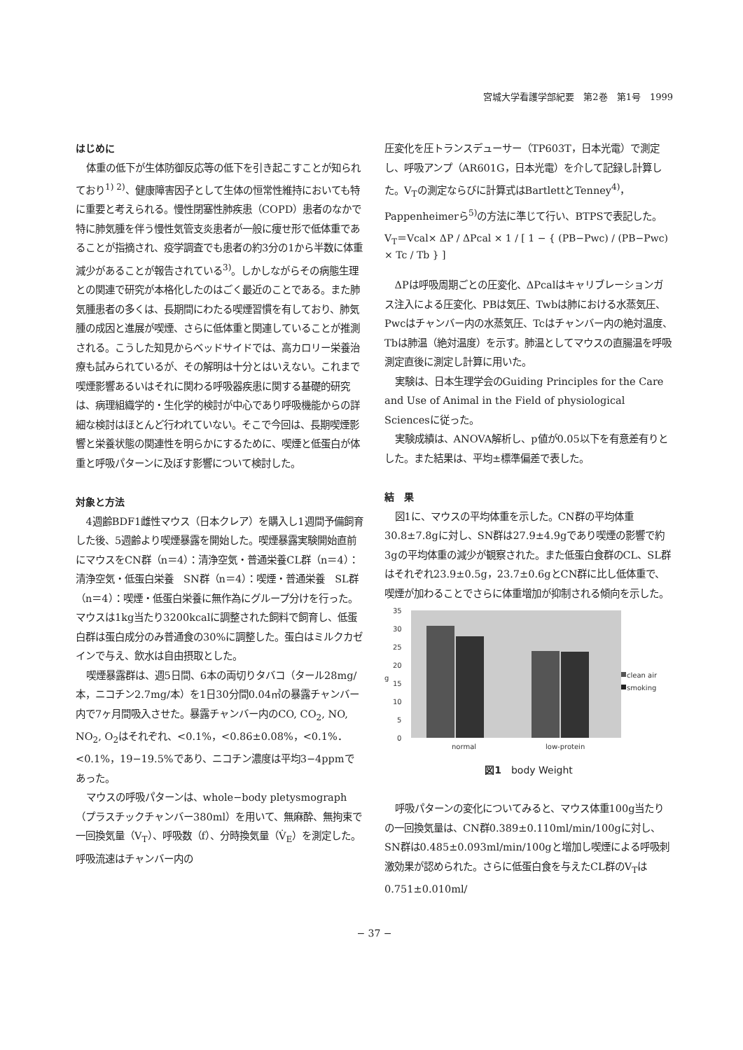宮城大学看護学部紀要　第2巻　第1号　1999
はじめに
体重の低下が生体防御反応等の低下を引き起こすことが知られており<sup>1) 2)</sup>、健康障害因子として生体の恒常性維持においても特に重要と考えられる。慢性閉塞性肺疾患（COPD）患者のなかで特に肺気腫を伴う慢性気管支炎患者が一般に痩せ形で低体重であることが指摘され、疫学調査でも患者の約3分の1から半数に体重減少があることが報告されている<sup>3)</sup>。しかしながらその病態生理との関連で研究が本格化したのはごく最近のことである。また肺気腫患者の多くは、長期間にわたる喫煙習慣を有しており、肺気腫の成因と進展が喫煙、さらに低体重と関連していることが推測される。こうした知見からベッドサイドでは、高カロリー栄養治療も試みられているが、その解明は十分とはいえない。これまで喫煙影響あるいはそれに関わる呼吸器疾患に関する基礎的研究は、病理組織学的・生化学的検討が中心であり呼吸機能からの詳細な検討はほとんど行われていない。そこで今回は、長期喫煙影響と栄養状態の関連性を明らかにするために、喫煙と低蛋白が体重と呼吸パターンに及ぼす影響について検討した。
対象と方法
4週齢BDF1雌性マウス（日本クレア）を購入し1週間予備飼育した後、5週齢より喫煙暴露を開始した。喫煙暴露実験開始直前にマウスをCN群（n＝4）：清浄空気・普通栄養CL群（n＝4）：清浄空気・低蛋白栄養　SN群（n＝4）：喫煙・普通栄養　SL群（n＝4）：喫煙・低蛋白栄養に無作為にグループ分けを行った。マウスは1kg当たり3200kcalに調整された飼料で飼育し、低蛋白群は蛋白成分のみ普通食の30%に調整した。蛋白はミルクカゼインで与え、飲水は自由摂取とした。
喫煙暴露群は、週5日間、6本の両切りタバコ（タール28mg/本，ニコチン2.7mg/本）を1日30分間0.04㎥の暴露チャンバー内で7ヶ月間吸入させた。暴露チャンバー内のCO, CO<sub>2</sub>, NO, NO<sub>2</sub>, O<sub>2</sub>はそれぞれ、<0.1%，<0.86±0.08%，<0.1%．<0.1%，19−19.5%であり、ニコチン濃度は平均3−4ppmであった。
マウスの呼吸パターンは、whole−body pletysmograph（プラスチックチャンバー380ml）を用いて、無麻酔、無拘束で一回換気量（V<sub>T</sub>）、呼吸数（f）、分時換気量（V̇<sub>E</sub>）を測定した。呼吸流速はチャンバー内の
圧変化を圧トランスデューサー（TP603T，日本光電）で測定し、呼吸アンプ（AR601G，日本光電）を介して記録し計算した。V<sub>T</sub>の測定ならびに計算式はBartlettとTenney<sup>4)</sup>，Pappenheimerら<sup>5)</sup>の方法に準じて行い、BTPSで表記した。
V<sub>T</sub>＝Vcal× ΔP / ΔPcal × 1 / [ 1 − { (PB−Pwc) / (PB−Pwc) × Tc / Tb } ]
ΔPは呼吸周期ごとの圧変化、ΔPcalはキャリブレーションガス注入による圧変化、PBは気圧、Twbは肺における水蒸気圧、Pwcはチャンバー内の水蒸気圧、Tcはチャンバー内の絶対温度、Tbは肺温（絶対温度）を示す。肺温としてマウスの直腸温を呼吸測定直後に測定し計算に用いた。
実験は、日本生理学会のGuiding Principles for the Care and Use of Animal in the Field of physiological Sciencesに従った。
実験成績は、ANOVA解析し、p値が0.05以下を有意差有りとした。また結果は、平均±標準偏差で表した。
結　果
図1に、マウスの平均体重を示した。CN群の平均体重30.8±7.8gに対し、SN群は27.9±4.9gであり喫煙の影響で約3gの平均体重の減少が観察された。また低蛋白食群のCL、SL群はそれぞれ23.9±0.5g，23.7±0.6gとCN群に比し低体重で、喫煙が加わることでさらに体重増加が抑制される傾向を示した。
35
30
25
20
15
10
5
0
g
normal
low-protein
clean air
smoking
図1　body Weight
呼吸パターンの変化についてみると、マウス体重100g当たりの一回換気量は、CN群0.389±0.110ml/min/100gに対し、SN群は0.485±0.093ml/min/100gと増加し喫煙による呼吸刺激効果が認められた。さらに低蛋白食を与えたCL群のV<sub>T</sub>は0.751±0.010ml/
− 37 −